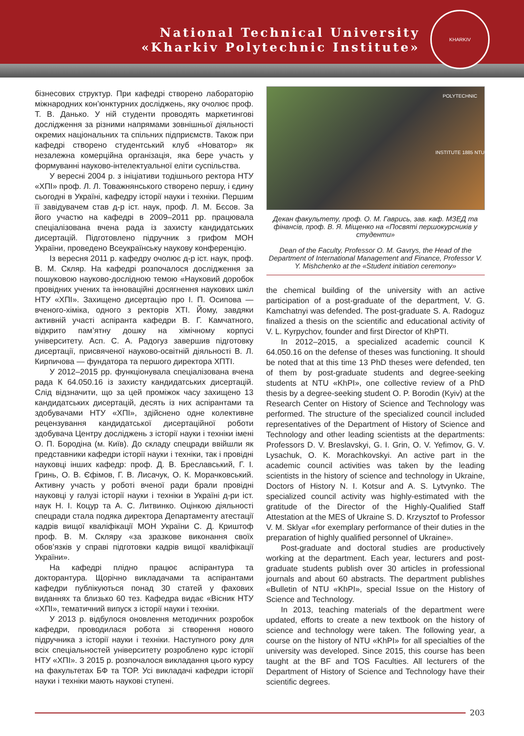National Technical University
«Kharkiv Polytechnic Institute»
KHARKIV POLYTECHNIC INSTITUTE 1885 NTU
бізнесових структур. При кафедрі створено лабораторію міжнародних кон’юнктурних досліджень, яку очолює проф. Т. В. Данько. У ній студенти проводять маркетингові дослідження за різними напрямами зовнішньої діяльності окремих національних та спільних підприємств. Також при кафедрі створено студентський клуб «Новатор» як незалежна комерційна організація, яка бере участь у формуванні науково-інтелектуальної еліти суспільства.
У вересні 2004 р. з ініціативи тодішнього ректора НТУ «ХПІ» проф. Л. Л. Товажнянського створено першу, і єдину сьогодні в Україні, кафедру історії науки і техніки. Першим її завідувачем став д-р іст. наук, проф. Л. М. Бєсов. За його участю на кафедрі в 2009–2011 рр. працювала спеціалізована вчена рада із захисту кандидатських дисертацій. Підготовлено підручник з грифом МОН України, проведено Всеукраїнську наукову конференцію.
Із вересня 2011 р. кафедру очолює д-р іст. наук, проф. В. М. Скляр. На кафедрі розпочалося дослідження за пошуковою науково-дослідною темою «Науковий доробок провідних учених та інноваційні досягнення наукових шкіл НТУ «ХПІ». Захищено дисертацію про І. П. Осипова — вченого-хіміка, одного з ректорів ХТІ. Йому, завдяки активній участі аспіранта кафедри В. Г. Камчатного, відкрито пам’ятну дошку на хімічному корпусі університету. Асп. С. А. Радогуз завершив підготовку дисертації, присвяченої науково-освітній діяльності В. Л. Кирпичова — фундатора та першого директора ХПТІ.
У 2012–2015 рр. функціонувала спеціалізована вчена рада К 64.050.16 із захисту кандидатських дисертацій. Слід відзначити, що за цей проміжок часу захищено 13 кандидатських дисертацій, десять із них аспірантами та здобувачами НТУ «ХПІ», здійснено одне колективне рецензування кандидатської дисертаційної роботи здобувача Центру досліджень з історії науки і техніки імені О. П. Бородіна (м. Київ). До складу спецради ввійшли як представники кафедри історії науки і техніки, так і провідні науковці інших кафедр: проф. Д. В. Бреславський, Г. І. Гринь, О. В. Єфімов, Г. В. Лисачук, О. К. Морачковський. Активну участь у роботі вченої ради брали провідні науковці у галузі історії науки і техніки в Україні д-ри іст. наук Н. І. Коцур та А. С. Литвинко. Оцінкою діяльності спецради стала подяка директора Департаменту атестації кадрів вищої кваліфікації МОН України С. Д. Криштоф проф. В. М. Скляру «за зразкове виконання своїх обов’язків у справі підготовки кадрів вищої кваліфікації України».
На кафедрі плідно працює аспірантура та докторантура. Щорічно викладачами та аспірантами кафедри публікуються понад 30 статей у фахових виданнях та близько 60 тез. Кафедра видає «Вісник НТУ «ХПІ», тематичний випуск з історії науки і техніки.
У 2013 р. відбулося оновлення методичних розробок кафедри, проводилася робота зі створення нового підручника з історії науки і техніки. Наступного року для всіх спеціальностей університету розроблено курс історії НТУ «ХПІ». З 2015 р. розпочалося викладання цього курсу на факультетах БФ та ТОР. Усі викладачі кафедри історії науки і техніки мають наукові ступені.
Декан факультету, проф. О. М. Гаврись, зав. каф. МЗЕД та фінансів, проф. В. Я. Міщенко на «Посвяті першокурсників у студенти»
Dean of the Faculty, Professor O. M. Gavrys, the Head of the Department of International Management and Finance, Professor V. Y. Mishchenko at the «Student initiation ceremony»
the chemical building of the university with an active participation of a post-graduate of the department, V. G. Kamchatnyi was defended. The post-graduate S. A. Radoguz finalized a thesis on the scientific and educational activity of V. L. Kyrpychov, founder and first Director of KhPTI.
In 2012–2015, a specialized academic council K 64.050.16 on the defense of theses was functioning. It should be noted that at this time 13 PhD theses were defended, ten of them by post-graduate students and degree-seeking students at NTU «KhPI», one collective review of a PhD thesis by a degree-seeking student O. P. Borodin (Kyiv) at the Research Center on History of Science and Technology was performed. The structure of the specialized council included representatives of the Department of History of Science and Technology and other leading scientists at the departments: Professors D. V. Breslavskyi, G. I. Grin, O. V. Yefimov, G. V. Lysachuk, O. K. Morachkovskyi. An active part in the academic council activities was taken by the leading scientists in the history of science and technology in Ukraine, Doctors of History N. I. Kotsur and A. S. Lytvynko. The specialized council activity was highly-estimated with the gratitude of the Director of the Highly-Qualified Staff Attestation at the MES of Ukraine S. D. Krzysztof to Professor V. M. Sklyar «for exemplary performance of their duties in the preparation of highly qualified personnel of Ukraine».
Post-graduate and doctoral studies are productively working at the department. Each year, lecturers and post-graduate students publish over 30 articles in professional journals and about 60 abstracts. The department publishes «Bulletin of NTU «KhPI», special Issue on the History of Science and Technology.
In 2013, teaching materials of the department were updated, efforts to create a new textbook on the history of science and technology were taken. The following year, a course on the history of NTU «KhPI» for all specialties of the university was developed. Since 2015, this course has been taught at the BF and TOS Faculties. All lecturers of the Department of History of Science and Technology have their scientific degrees.
203